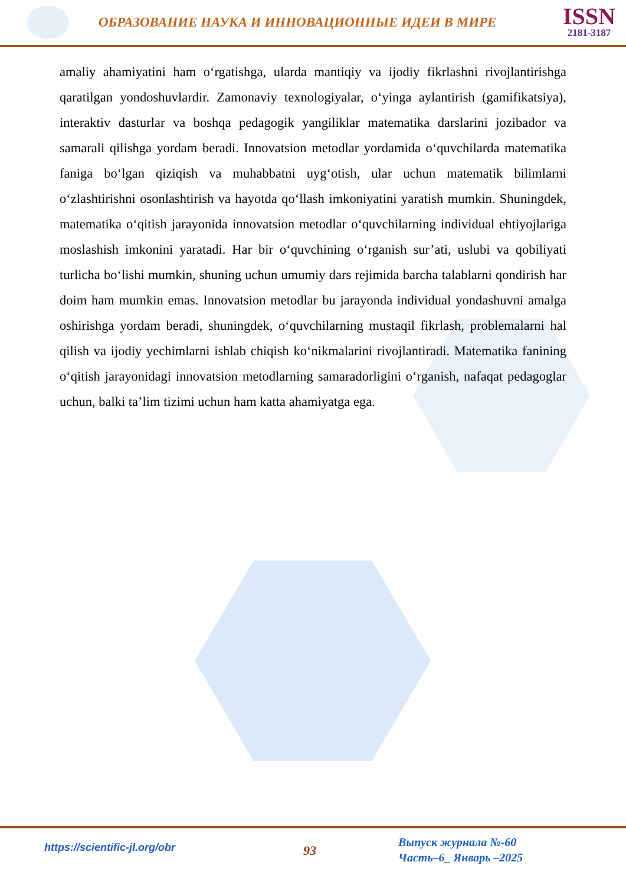ОБРАЗОВАНИЕ НАУКА И ИННОВАЦИОННЫЕ ИДЕИ В МИРЕ
ISSN
2181-3187
amaliy ahamiyatini ham o‘rgatishga, ularda mantiqiy va ijodiy fikrlashni rivojlantirishga qaratilgan yondoshuvlardir. Zamonaviy texnologiyalar, o‘yinga aylantirish (gamifikatsiya), interaktiv dasturlar va boshqa pedagogik yangiliklar matematika darslarini jozibador va samarali qilishga yordam beradi. Innovatsion metodlar yordamida o‘quvchilarda matematika faniga bo‘lgan qiziqish va muhabbatni uyg‘otish, ular uchun matematik bilimlarni o‘zlashtirishni osonlashtirish va hayotda qo‘llash imkoniyatini yaratish mumkin. Shuningdek, matematika o‘qitish jarayonida innovatsion metodlar o‘quvchilarning individual ehtiyojlariga moslashish imkonini yaratadi. Har bir o‘quvchining o‘rganish sur’ati, uslubi va qobiliyati turlicha bo‘lishi mumkin, shuning uchun umumiy dars rejimida barcha talablarni qondirish har doim ham mumkin emas. Innovatsion metodlar bu jarayonda individual yondashuvni amalga oshirishga yordam beradi, shuningdek, o‘quvchilarning mustaqil fikrlash, problemalarni hal qilish va ijodiy yechimlarni ishlab chiqish ko‘nikmalarini rivojlantiradi. Matematika fanining o‘qitish jarayonidagi innovatsion metodlarning samaradorligini o‘rganish, nafaqat pedagoglar uchun, balki ta’lim tizimi uchun ham katta ahamiyatga ega.
https://scientific-jl.org/obr
93
Выпуск журнала №-60
Часть–6_ Январь –2025